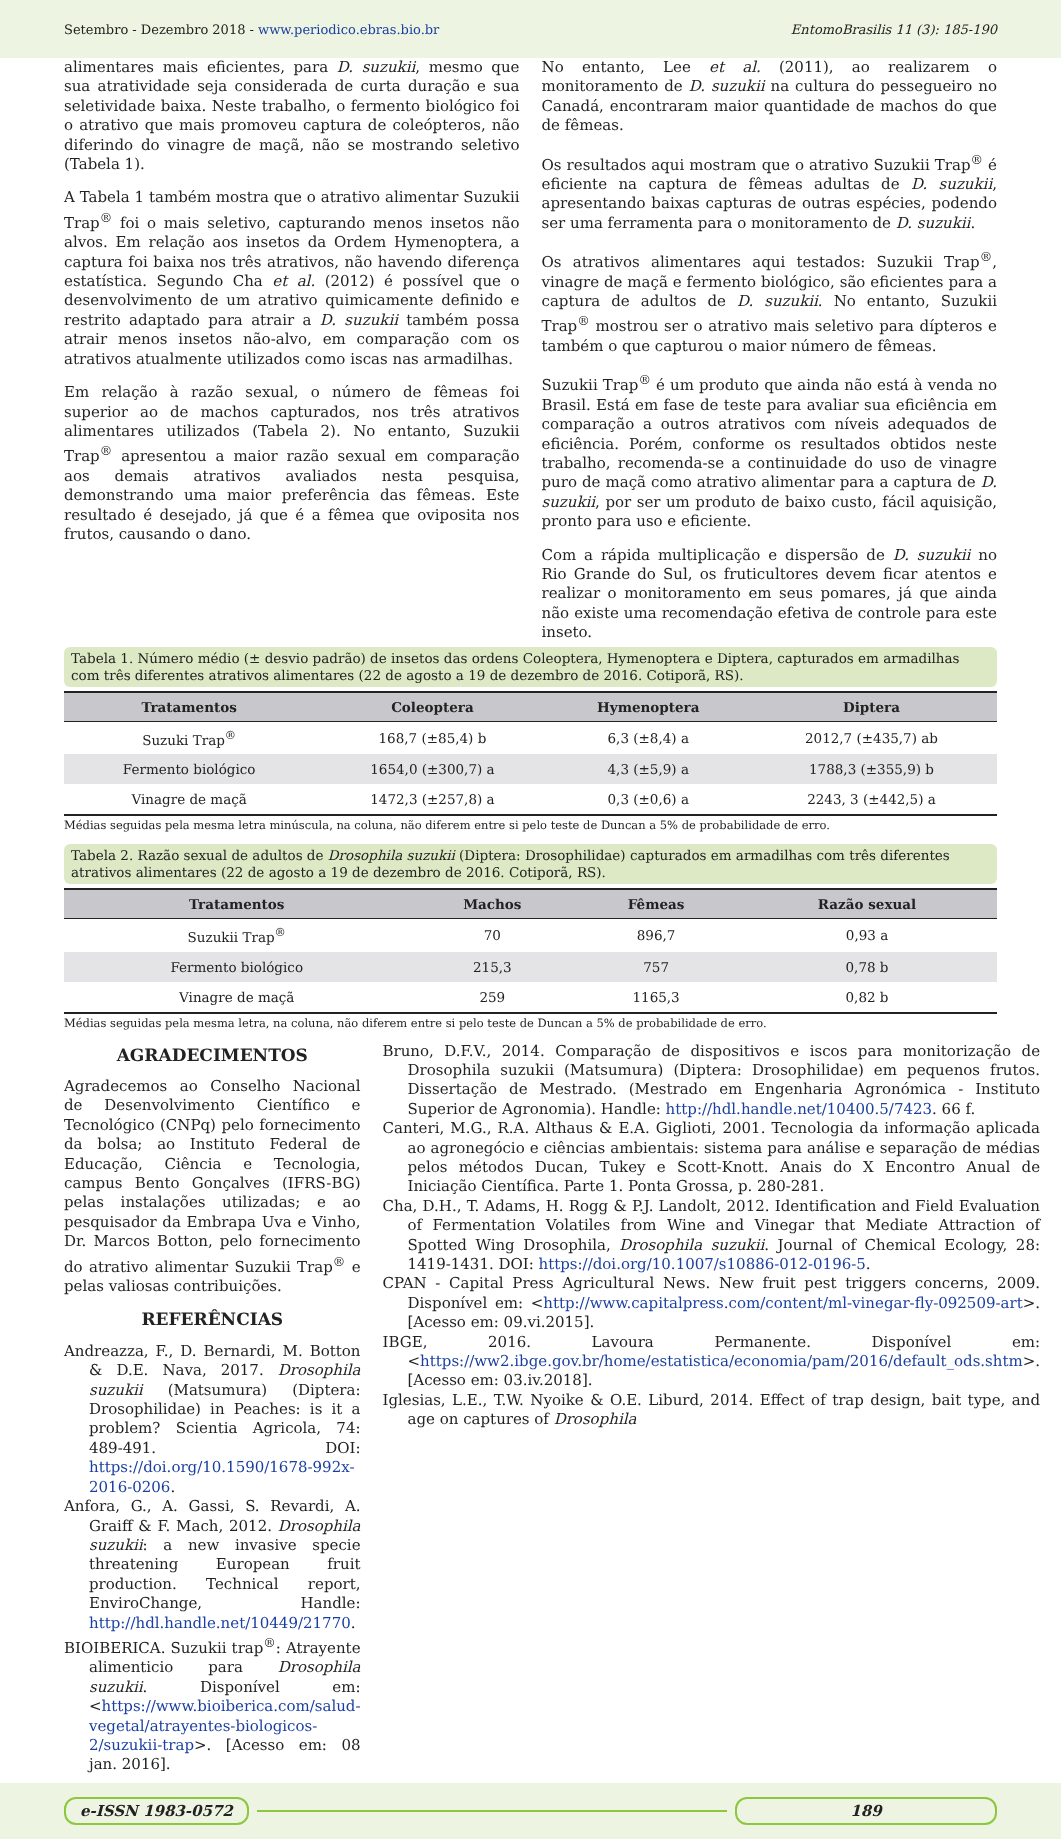Setembro - Dezembro 2018 - www.periodico.ebras.bio.br EntomoBrasilis 11 (3): 185-190
alimentares mais eficientes, para D. suzukii, mesmo que sua atratividade seja considerada de curta duração e sua seletividade baixa. Neste trabalho, o fermento biológico foi o atrativo que mais promoveu captura de coleópteros, não diferindo do vinagre de maçã, não se mostrando seletivo (Tabela 1).
A Tabela 1 também mostra que o atrativo alimentar Suzukii Trap<sup>®</sup> foi o mais seletivo, capturando menos insetos não alvos. Em relação aos insetos da Ordem Hymenoptera, a captura foi baixa nos três atrativos, não havendo diferença estatística. Segundo Cha et al. (2012) é possível que o desenvolvimento de um atrativo quimicamente definido e restrito adaptado para atrair a D. suzukii também possa atrair menos insetos não-alvo, em comparação com os atrativos atualmente utilizados como iscas nas armadilhas.
Em relação à razão sexual, o número de fêmeas foi superior ao de machos capturados, nos três atrativos alimentares utilizados (Tabela 2). No entanto, Suzukii Trap<sup>®</sup> apresentou a maior razão sexual em comparação aos demais atrativos avaliados nesta pesquisa, demonstrando uma maior preferência das fêmeas. Este resultado é desejado, já que é a fêmea que oviposita nos frutos, causando o dano.
No entanto, Lee et al. (2011), ao realizarem o monitoramento de D. suzukii na cultura do pessegueiro no Canadá, encontraram maior quantidade de machos do que de fêmeas.
Os resultados aqui mostram que o atrativo Suzukii Trap<sup>®</sup> é eficiente na captura de fêmeas adultas de D. suzukii, apresentando baixas capturas de outras espécies, podendo ser uma ferramenta para o monitoramento de D. suzukii.
Os atrativos alimentares aqui testados: Suzukii Trap<sup>®</sup>, vinagre de maçã e fermento biológico, são eficientes para a captura de adultos de D. suzukii. No entanto, Suzukii Trap<sup>®</sup> mostrou ser o atrativo mais seletivo para dípteros e também o que capturou o maior número de fêmeas.
Suzukii Trap<sup>®</sup> é um produto que ainda não está à venda no Brasil. Está em fase de teste para avaliar sua eficiência em comparação a outros atrativos com níveis adequados de eficiência. Porém, conforme os resultados obtidos neste trabalho, recomenda-se a continuidade do uso de vinagre puro de maçã como atrativo alimentar para a captura de D. suzukii, por ser um produto de baixo custo, fácil aquisição, pronto para uso e eficiente.
Com a rápida multiplicação e dispersão de D. suzukii no Rio Grande do Sul, os fruticultores devem ficar atentos e realizar o monitoramento em seus pomares, já que ainda não existe uma recomendação efetiva de controle para este inseto.
Tabela 1. Número médio (± desvio padrão) de insetos das ordens Coleoptera, Hymenoptera e Diptera, capturados em armadilhas com três diferentes atrativos alimentares (22 de agosto a 19 de dezembro de 2016. Cotiporã, RS).
| Tratamentos | Coleoptera | Hymenoptera | Diptera |
| --- | --- | --- | --- |
| Suzuki Trap<sup>®</sup> | 168,7 (±85,4) b | 6,3 (±8,4) a | 2012,7 (±435,7) ab |
| Fermento biológico | 1654,0 (±300,7) a | 4,3 (±5,9) a | 1788,3 (±355,9) b |
| Vinagre de maçã | 1472,3 (±257,8) a | 0,3 (±0,6) a | 2243, 3 (±442,5) a |
Médias seguidas pela mesma letra minúscula, na coluna, não diferem entre si pelo teste de Duncan a 5% de probabilidade de erro.
Tabela 2. Razão sexual de adultos de Drosophila suzukii (Diptera: Drosophilidae) capturados em armadilhas com três diferentes atrativos alimentares (22 de agosto a 19 de dezembro de 2016. Cotiporã, RS).
| Tratamentos | Machos | Fêmeas | Razão sexual |
| --- | --- | --- | --- |
| Suzukii Trap<sup>®</sup> | 70 | 896,7 | 0,93 a |
| Fermento biológico | 215,3 | 757 | 0,78 b |
| Vinagre de maçã | 259 | 1165,3 | 0,82 b |
Médias seguidas pela mesma letra, na coluna, não diferem entre si pelo teste de Duncan a 5% de probabilidade de erro.
AGRADECIMENTOS
Agradecemos ao Conselho Nacional de Desenvolvimento Científico e Tecnológico (CNPq) pelo fornecimento da bolsa; ao Instituto Federal de Educação, Ciência e Tecnologia, campus Bento Gonçalves (IFRS-BG) pelas instalações utilizadas; e ao pesquisador da Embrapa Uva e Vinho, Dr. Marcos Botton, pelo fornecimento do atrativo alimentar Suzukii Trap<sup>®</sup> e pelas valiosas contribuições.
REFERÊNCIAS
Andreazza, F., D. Bernardi, M. Botton & D.E. Nava, 2017. Drosophila suzukii (Matsumura) (Diptera: Drosophilidae) in Peaches: is it a problem? Scientia Agricola, 74: 489-491. DOI: https://doi.org/10.1590/1678-992x-2016-0206.
Anfora, G., A. Gassi, S. Revardi, A. Graiff & F. Mach, 2012. Drosophila suzukii: a new invasive specie threatening European fruit production. Technical report, EnviroChange, Handle: http://hdl.handle.net/10449/21770.
BIOIBERICA. Suzukii trap<sup>®</sup>: Atrayente alimenticio para Drosophila suzukii. Disponível em: <https://www.bioiberica.com/salud-vegetal/atrayentes-biologicos-2/suzukii-trap>. [Acesso em: 08 jan. 2016].
Bruno, D.F.V., 2014. Comparação de dispositivos e iscos para monitorização de Drosophila suzukii (Matsumura) (Diptera: Drosophilidae) em pequenos frutos. Dissertação de Mestrado. (Mestrado em Engenharia Agronómica - Instituto Superior de Agronomia). Handle: http://hdl.handle.net/10400.5/7423. 66 f.
Canteri, M.G., R.A. Althaus & E.A. Giglioti, 2001. Tecnologia da informação aplicada ao agronegócio e ciências ambientais: sistema para análise e separação de médias pelos métodos Ducan, Tukey e Scott-Knott. Anais do X Encontro Anual de Iniciação Científica. Parte 1. Ponta Grossa, p. 280-281.
Cha, D.H., T. Adams, H. Rogg & P.J. Landolt, 2012. Identification and Field Evaluation of Fermentation Volatiles from Wine and Vinegar that Mediate Attraction of Spotted Wing Drosophila, Drosophila suzukii. Journal of Chemical Ecology, 28: 1419-1431. DOI: https://doi.org/10.1007/s10886-012-0196-5.
CPAN - Capital Press Agricultural News. New fruit pest triggers concerns, 2009. Disponível em: <http://www.capitalpress.com/content/ml-vinegar-fly-092509-art>. [Acesso em: 09.vi.2015].
IBGE, 2016. Lavoura Permanente. Disponível em: <https://ww2.ibge.gov.br/home/estatistica/economia/pam/2016/default_ods.shtm>. [Acesso em: 03.iv.2018].
Iglesias, L.E., T.W. Nyoike & O.E. Liburd, 2014. Effect of trap design, bait type, and age on captures of Drosophila
e-ISSN 1983-0572 189